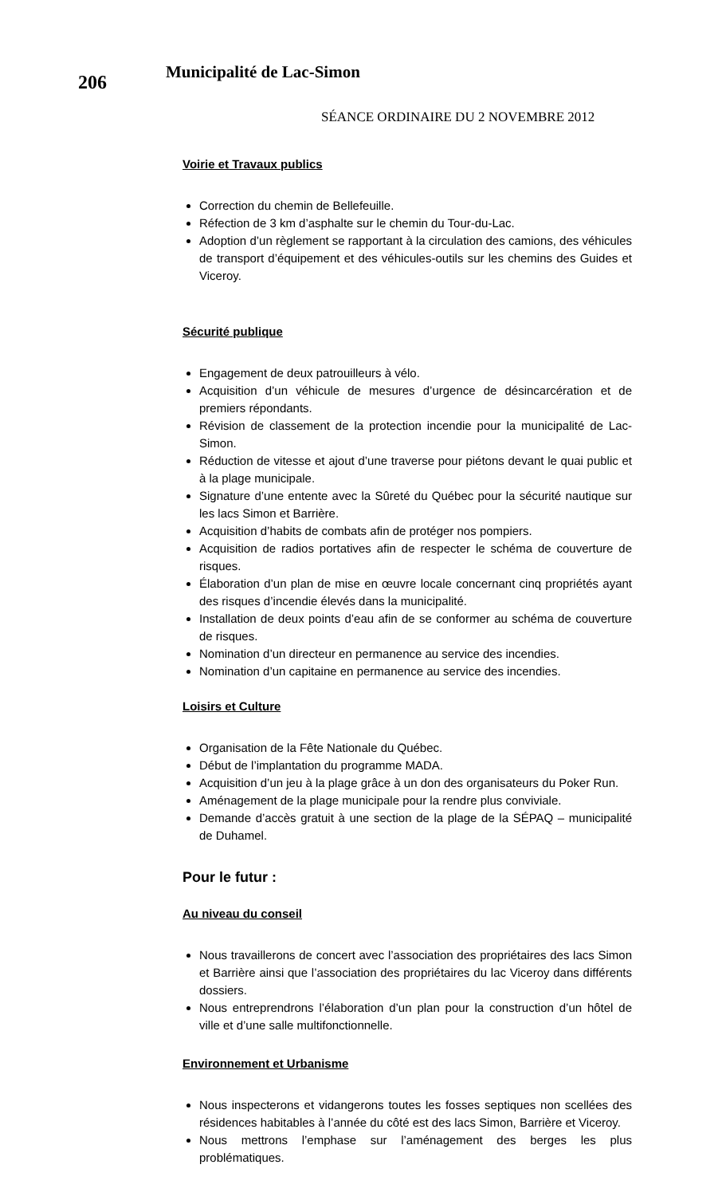206
Municipalité de Lac-Simon
SÉANCE ORDINAIRE DU 2 NOVEMBRE 2012
Voirie et Travaux publics
Correction du chemin de Bellefeuille.
Réfection de 3 km d’asphalte sur le chemin du Tour-du-Lac.
Adoption d’un règlement se rapportant à la circulation des camions, des véhicules de transport d’équipement et des véhicules-outils sur les chemins des Guides et Viceroy.
Sécurité publique
Engagement de deux patrouilleurs à vélo.
Acquisition d’un véhicule de mesures d’urgence de désincarcération et de premiers répondants.
Révision de classement de la protection incendie pour la municipalité de Lac-Simon.
Réduction de vitesse et ajout d’une traverse pour piétons devant le quai public et à la plage municipale.
Signature d’une entente avec la Sûreté du Québec pour la sécurité nautique sur les lacs Simon et Barrière.
Acquisition d’habits de combats afin de protéger nos pompiers.
Acquisition de radios portatives afin de respecter le schéma de couverture de risques.
Élaboration d’un plan de mise en œuvre locale concernant cinq propriétés ayant des risques d’incendie élevés dans la municipalité.
Installation de deux points d’eau afin de se conformer au schéma de couverture de risques.
Nomination d’un directeur en permanence au service des incendies.
Nomination d’un capitaine en permanence au service des incendies.
Loisirs et Culture
Organisation de la Fête Nationale du Québec.
Début de l’implantation du programme MADA.
Acquisition d’un jeu à la plage grâce à un don des organisateurs du Poker Run.
Aménagement de la plage municipale pour la rendre plus conviviale.
Demande d’accès gratuit à une section de la plage de la SÉPAQ – municipalité de Duhamel.
Pour le futur :
Au niveau du conseil
Nous travaillerons de concert avec l’association des propriétaires des lacs Simon et Barrière ainsi que l’association des propriétaires du lac Viceroy dans différents dossiers.
Nous entreprendrons l’élaboration d’un plan pour la construction d’un hôtel de ville et d’une salle multifonctionnelle.
Environnement et Urbanisme
Nous inspecterons et vidangerons toutes les fosses septiques non scellées des résidences habitables à l’année du côté est des lacs Simon, Barrière et Viceroy.
Nous mettrons l’emphase sur l’aménagement des berges les plus problématiques.